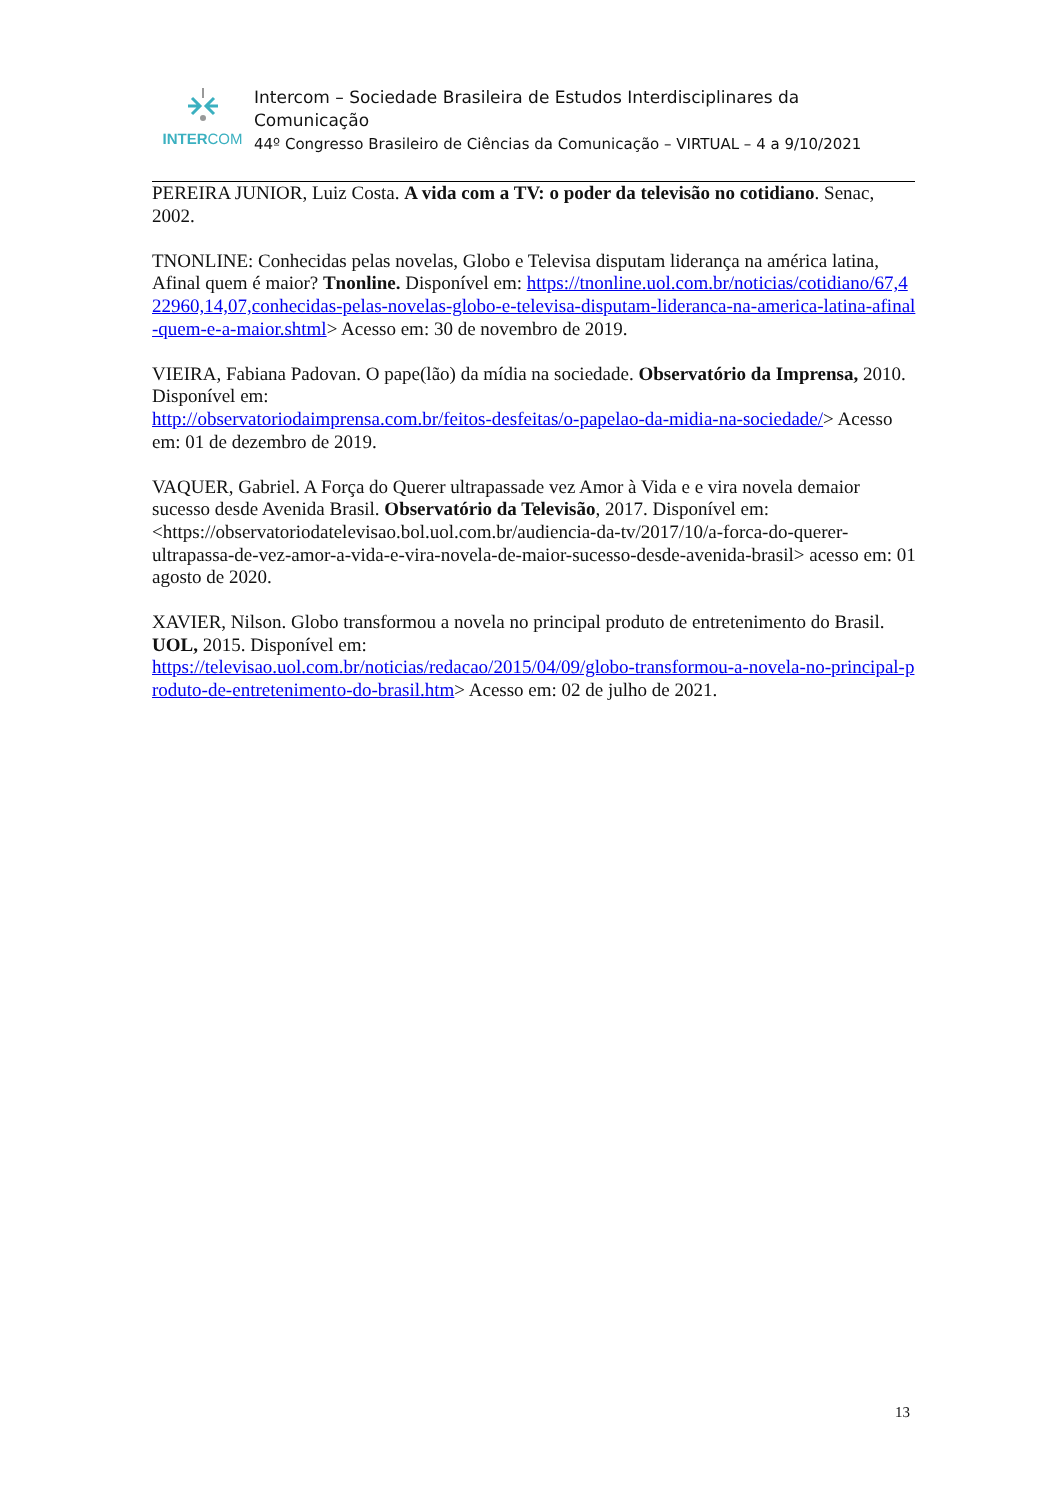INTERCOM
Intercom – Sociedade Brasileira de Estudos Interdisciplinares da Comunicação
44º Congresso Brasileiro de Ciências da Comunicação – VIRTUAL – 4 a 9/10/2021
PEREIRA JUNIOR, Luiz Costa. A vida com a TV: o poder da televisão no cotidiano. Senac, 2002.
TNONLINE: Conhecidas pelas novelas, Globo e Televisa disputam liderança na américa latina, Afinal quem é maior? Tnonline. Disponível em: https://tnonline.uol.com.br/noticias/cotidiano/67,422960,14,07,conhecidas-pelas-novelas-globo-e-televisa-disputam-lideranca-na-america-latina-afinal-quem-e-a-maior.shtml> Acesso em: 30 de novembro de 2019.
VIEIRA, Fabiana Padovan. O pape(lão) da mídia na sociedade. Observatório da Imprensa, 2010. Disponível em:
http://observatoriodaimprensa.com.br/feitos-desfeitas/o-papelao-da-midia-na-sociedade/> Acesso em: 01 de dezembro de 2019.
VAQUER, Gabriel. A Força do Querer ultrapassade vez Amor à Vida e e vira novela demaior sucesso desde Avenida Brasil. Observatório da Televisão, 2017. Disponível em: <https://observatoriodatelevisao.bol.uol.com.br/audiencia-da-tv/2017/10/a-forca-do-querer-ultrapassa-de-vez-amor-a-vida-e-vira-novela-de-maior-sucesso-desde-avenida-brasil> acesso em: 01 agosto de 2020.
XAVIER, Nilson. Globo transformou a novela no principal produto de entretenimento do Brasil. UOL, 2015. Disponível em:
https://televisao.uol.com.br/noticias/redacao/2015/04/09/globo-transformou-a-novela-no-principal-produto-de-entretenimento-do-brasil.htm> Acesso em: 02 de julho de 2021.
13